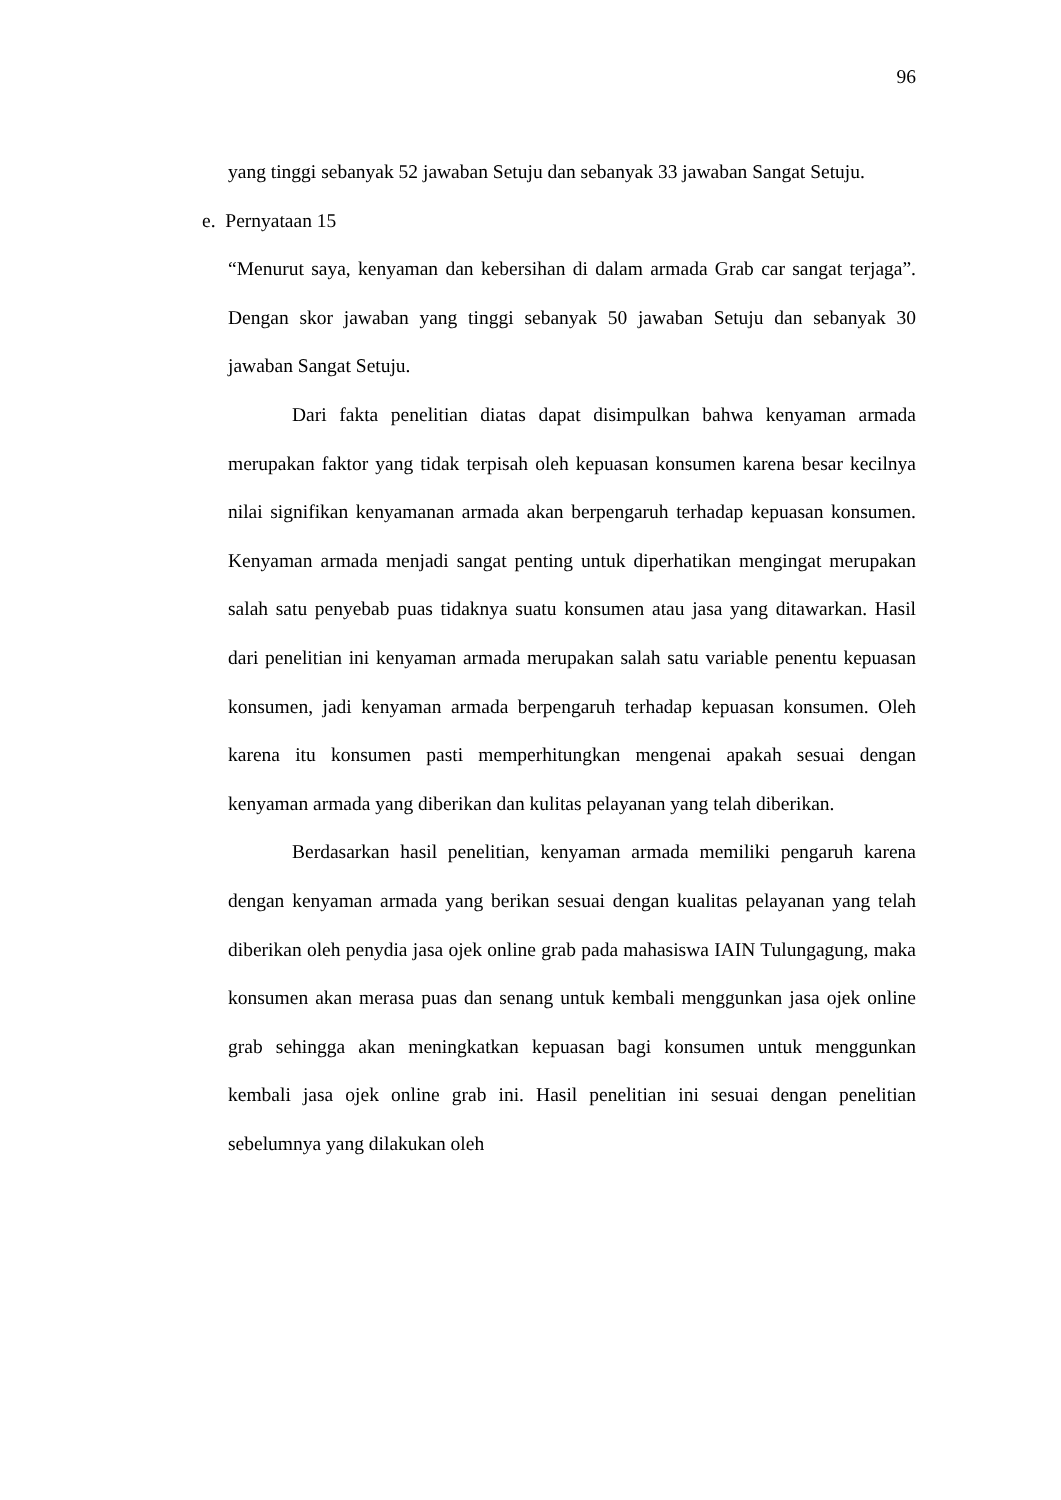96
yang tinggi sebanyak 52 jawaban Setuju dan sebanyak 33 jawaban Sangat Setuju.
e. Pernyataan 15
“Menurut saya, kenyaman dan kebersihan di dalam armada Grab car sangat terjaga”. Dengan skor jawaban yang tinggi sebanyak 50 jawaban Setuju dan sebanyak 30 jawaban Sangat Setuju.
Dari fakta penelitian diatas dapat disimpulkan bahwa kenyaman armada merupakan faktor yang tidak terpisah oleh kepuasan konsumen karena besar kecilnya nilai signifikan kenyamanan armada akan berpengaruh terhadap kepuasan konsumen. Kenyaman armada menjadi sangat penting untuk diperhatikan mengingat merupakan salah satu penyebab puas tidaknya suatu konsumen atau jasa yang ditawarkan. Hasil dari penelitian ini kenyaman armada merupakan salah satu variable penentu kepuasan konsumen, jadi kenyaman armada berpengaruh terhadap kepuasan konsumen. Oleh karena itu konsumen pasti memperhitungkan mengenai apakah sesuai dengan kenyaman armada yang diberikan dan kulitas pelayanan yang telah diberikan.
Berdasarkan hasil penelitian, kenyaman armada memiliki pengaruh karena dengan kenyaman armada yang berikan sesuai dengan kualitas pelayanan yang telah diberikan oleh penydia jasa ojek online grab pada mahasiswa IAIN Tulungagung, maka konsumen akan merasa puas dan senang untuk kembali menggunkan jasa ojek online grab sehingga akan meningkatkan kepuasan bagi konsumen untuk menggunkan kembali jasa ojek online grab ini. Hasil penelitian ini sesuai dengan penelitian sebelumnya yang dilakukan oleh